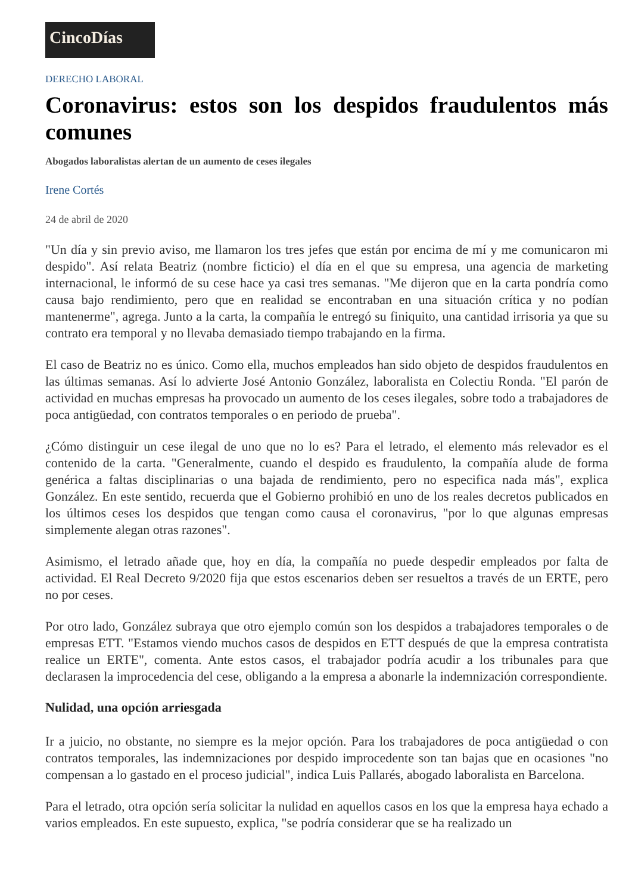CincoDías
DERECHO LABORAL
Coronavirus: estos son los despidos fraudulentos más comunes
Abogados laboralistas alertan de un aumento de ceses ilegales
Irene Cortés
24 de abril de 2020
"Un día y sin previo aviso, me llamaron los tres jefes que están por encima de mí y me comunicaron mi despido". Así relata Beatriz (nombre ficticio) el día en el que su empresa, una agencia de marketing internacional, le informó de su cese hace ya casi tres semanas. "Me dijeron que en la carta pondría como causa bajo rendimiento, pero que en realidad se encontraban en una situación crítica y no podían mantenerme", agrega. Junto a la carta, la compañía le entregó su finiquito, una cantidad irrisoria ya que su contrato era temporal y no llevaba demasiado tiempo trabajando en la firma.
El caso de Beatriz no es único. Como ella, muchos empleados han sido objeto de despidos fraudulentos en las últimas semanas. Así lo advierte José Antonio González, laboralista en Colectiu Ronda. "El parón de actividad en muchas empresas ha provocado un aumento de los ceses ilegales, sobre todo a trabajadores de poca antigüedad, con contratos temporales o en periodo de prueba".
¿Cómo distinguir un cese ilegal de uno que no lo es? Para el letrado, el elemento más relevador es el contenido de la carta. "Generalmente, cuando el despido es fraudulento, la compañía alude de forma genérica a faltas disciplinarias o una bajada de rendimiento, pero no especifica nada más", explica González. En este sentido, recuerda que el Gobierno prohibió en uno de los reales decretos publicados en los últimos ceses los despidos que tengan como causa el coronavirus, "por lo que algunas empresas simplemente alegan otras razones".
Asimismo, el letrado añade que, hoy en día, la compañía no puede despedir empleados por falta de actividad. El Real Decreto 9/2020 fija que estos escenarios deben ser resueltos a través de un ERTE, pero no por ceses.
Por otro lado, González subraya que otro ejemplo común son los despidos a trabajadores temporales o de empresas ETT. "Estamos viendo muchos casos de despidos en ETT después de que la empresa contratista realice un ERTE", comenta. Ante estos casos, el trabajador podría acudir a los tribunales para que declarasen la improcedencia del cese, obligando a la empresa a abonarle la indemnización correspondiente.
Nulidad, una opción arriesgada
Ir a juicio, no obstante, no siempre es la mejor opción. Para los trabajadores de poca antigüedad o con contratos temporales, las indemnizaciones por despido improcedente son tan bajas que en ocasiones "no compensan a lo gastado en el proceso judicial", indica Luis Pallarés, abogado laboralista en Barcelona.
Para el letrado, otra opción sería solicitar la nulidad en aquellos casos en los que la empresa haya echado a varios empleados. En este supuesto, explica, "se podría considerar que se ha realizado un